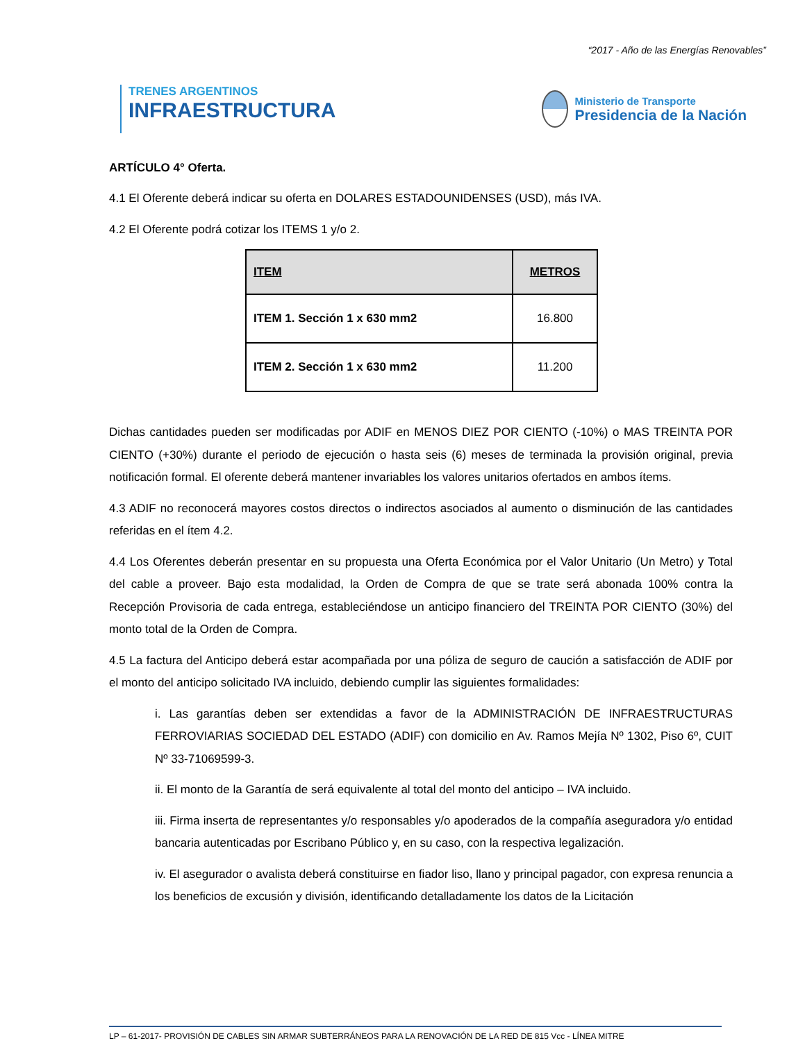“2017 - Año de las Energías Renovables”
TRENES ARGENTINOS
INFRAESTRUCTURA
Ministerio de Transporte
Presidencia de la Nación
ARTÍCULO 4° Oferta.
4.1 El Oferente deberá indicar su oferta en DOLARES ESTADOUNIDENSES (USD), más IVA.
4.2 El Oferente podrá cotizar los ITEMS 1 y/o 2.
| ITEM | METROS |
| --- | --- |
| ITEM 1. Sección 1 x 630 mm2 | 16.800 |
| ITEM 2. Sección 1 x 630 mm2 | 11.200 |
Dichas cantidades pueden ser modificadas por ADIF en MENOS DIEZ POR CIENTO (-10%) o MAS TREINTA POR CIENTO (+30%) durante el periodo de ejecución o hasta seis (6) meses de terminada la provisión original, previa notificación formal. El oferente deberá mantener invariables los valores unitarios ofertados en ambos ítems.
4.3 ADIF no reconocerá mayores costos directos o indirectos asociados al aumento o disminución de las cantidades referidas en el ítem 4.2.
4.4 Los Oferentes deberán presentar en su propuesta una Oferta Económica por el Valor Unitario (Un Metro) y Total del cable a proveer. Bajo esta modalidad, la Orden de Compra de que se trate será abonada 100% contra la Recepción Provisoria de cada entrega, estableciéndose un anticipo financiero del TREINTA POR CIENTO (30%) del monto total de la Orden de Compra.
4.5 La factura del Anticipo deberá estar acompañada por una póliza de seguro de caución a satisfacción de ADIF por el monto del anticipo solicitado IVA incluido, debiendo cumplir las siguientes formalidades:
i. Las garantías deben ser extendidas a favor de la ADMINISTRACIÓN DE INFRAESTRUCTURAS FERROVIARIAS SOCIEDAD DEL ESTADO (ADIF) con domicilio en Av. Ramos Mejía Nº 1302, Piso 6º, CUIT Nº 33-71069599-3.
ii. El monto de la Garantía de será equivalente al total del monto del anticipo – IVA incluido.
iii. Firma inserta de representantes y/o responsables y/o apoderados de la compañía aseguradora y/o entidad bancaria autenticadas por Escribano Público y, en su caso, con la respectiva legalización.
iv. El asegurador o avalista deberá constituirse en fiador liso, llano y principal pagador, con expresa renuncia a los beneficios de excusión y división, identificando detalladamente los datos de la Licitación
LP – 61-2017- PROVISIÓN DE CABLES SIN ARMAR SUBTERRÁNEOS PARA LA RENOVACIÓN DE LA RED DE 815 Vcc - LÍNEA MITRE